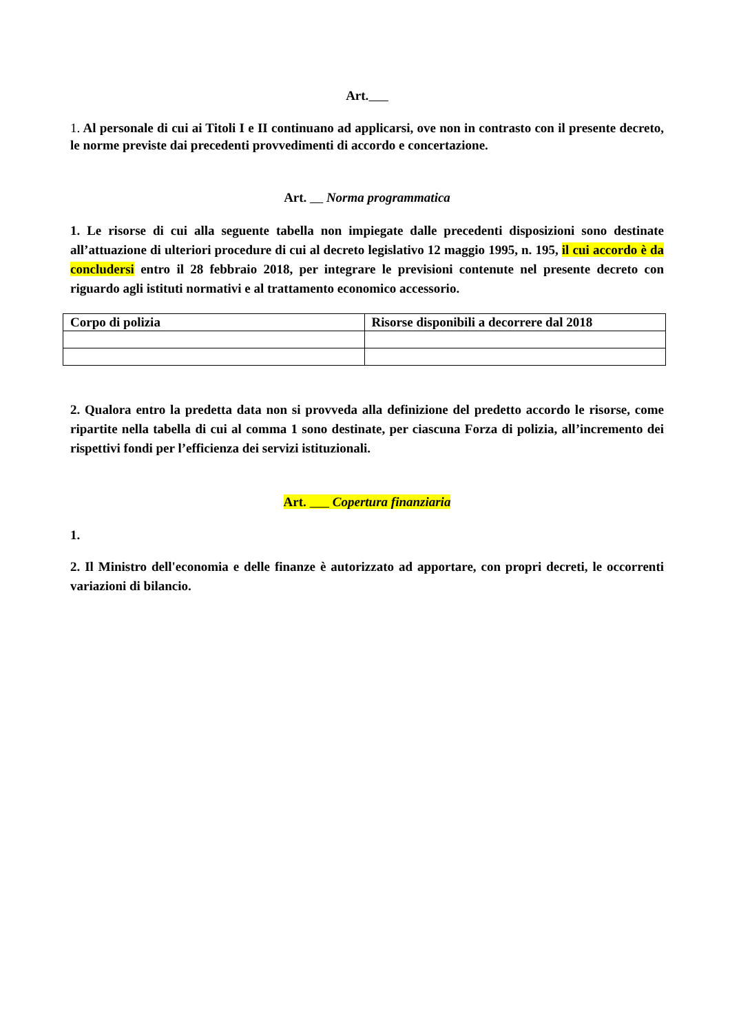Art.
1. Al personale di cui ai Titoli I e II continuano ad applicarsi, ove non in contrasto con il presente decreto, le norme previste dai precedenti provvedimenti di accordo e concertazione.
Art. Norma programmatica
1. Le risorse di cui alla seguente tabella non impiegate dalle precedenti disposizioni sono destinate all’attuazione di ulteriori procedure di cui al decreto legislativo 12 maggio 1995, n. 195, il cui accordo è da concludersi entro il 28 febbraio 2018, per integrare le previsioni contenute nel presente decreto con riguardo agli istituti normativi e al trattamento economico accessorio.
| Corpo di polizia | Risorse disponibili a decorrere dal 2018 |
2. Qualora entro la predetta data non si provveda alla definizione del predetto accordo le risorse, come ripartite nella tabella di cui al comma 1 sono destinate, per ciascuna Forza di polizia, all’incremento dei rispettivi fondi per l’efficienza dei servizi istituzionali.
Art. Copertura finanziaria
1.
2. Il Ministro dell'economia e delle finanze è autorizzato ad apportare, con propri decreti, le occorrenti variazioni di bilancio.